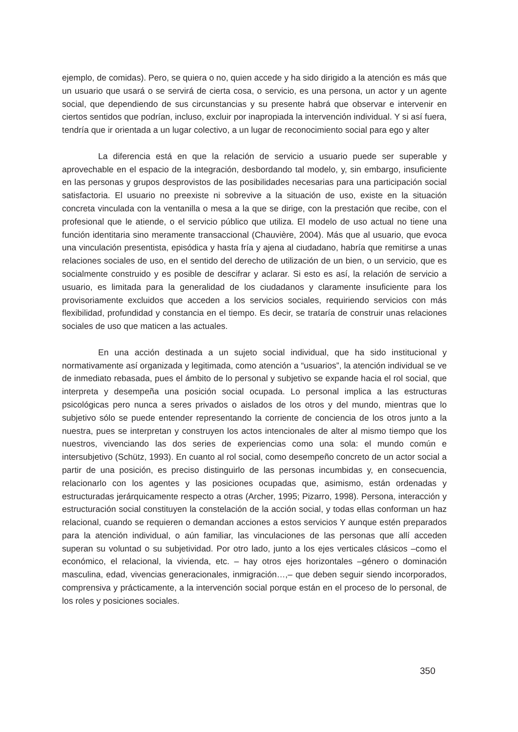ejemplo, de comidas). Pero, se quiera o no, quien accede y ha sido dirigido a la atención es más que un usuario que usará o se servirá de cierta cosa, o servicio, es una persona, un actor y un agente social, que dependiendo de sus circunstancias y su presente habrá que observar e intervenir en ciertos sentidos que podrían, incluso, excluir por inapropiada la intervención individual. Y si así fuera, tendría que ir orientada a un lugar colectivo, a un lugar de reconocimiento social para ego y alter
La diferencia está en que la relación de servicio a usuario puede ser superable y aprovechable en el espacio de la integración, desbordando tal modelo, y, sin embargo, insuficiente en las personas y grupos desprovistos de las posibilidades necesarias para una participación social satisfactoria. El usuario no preexiste ni sobrevive a la situación de uso, existe en la situación concreta vinculada con la ventanilla o mesa a la que se dirige, con la prestación que recibe, con el profesional que le atiende, o el servicio público que utiliza. El modelo de uso actual no tiene una función identitaria sino meramente transaccional (Chauvière, 2004). Más que al usuario, que evoca una vinculación presentista, episódica y hasta fría y ajena al ciudadano, habría que remitirse a unas relaciones sociales de uso, en el sentido del derecho de utilización de un bien, o un servicio, que es socialmente construido y es posible de descifrar y aclarar. Si esto es así, la relación de servicio a usuario, es limitada para la generalidad de los ciudadanos y claramente insuficiente para los provisoriamente excluidos que acceden a los servicios sociales, requiriendo servicios con más flexibilidad, profundidad y constancia en el tiempo. Es decir, se trataría de construir unas relaciones sociales de uso que maticen a las actuales.
En una acción destinada a un sujeto social individual, que ha sido institucional y normativamente así organizada y legitimada, como atención a “usuarios”, la atención individual se ve de inmediato rebasada, pues el ámbito de lo personal y subjetivo se expande hacia el rol social, que interpreta y desempeña una posición social ocupada. Lo personal implica a las estructuras psicológicas pero nunca a seres privados o aislados de los otros y del mundo, mientras que lo subjetivo sólo se puede entender representando la corriente de conciencia de los otros junto a la nuestra, pues se interpretan y construyen los actos intencionales de alter al mismo tiempo que los nuestros, vivenciando las dos series de experiencias como una sola: el mundo común e intersubjetivo (Schütz, 1993). En cuanto al rol social, como desempeño concreto de un actor social a partir de una posición, es preciso distinguirlo de las personas incumbidas y, en consecuencia, relacionarlo con los agentes y las posiciones ocupadas que, asimismo, están ordenadas y estructuradas jerárquicamente respecto a otras (Archer, 1995; Pizarro, 1998). Persona, interacción y estructuración social constituyen la constelación de la acción social, y todas ellas conforman un haz relacional, cuando se requieren o demandan acciones a estos servicios Y aunque estén preparados para la atención individual, o aún familiar, las vinculaciones de las personas que allí acceden superan su voluntad o su subjetividad. Por otro lado, junto a los ejes verticales clásicos –como el económico, el relacional, la vivienda, etc. – hay otros ejes horizontales –género o dominación masculina, edad, vivencias generacionales, inmigración…,– que deben seguir siendo incorporados, comprensiva y prácticamente, a la intervención social porque están en el proceso de lo personal, de los roles y posiciones sociales.
350